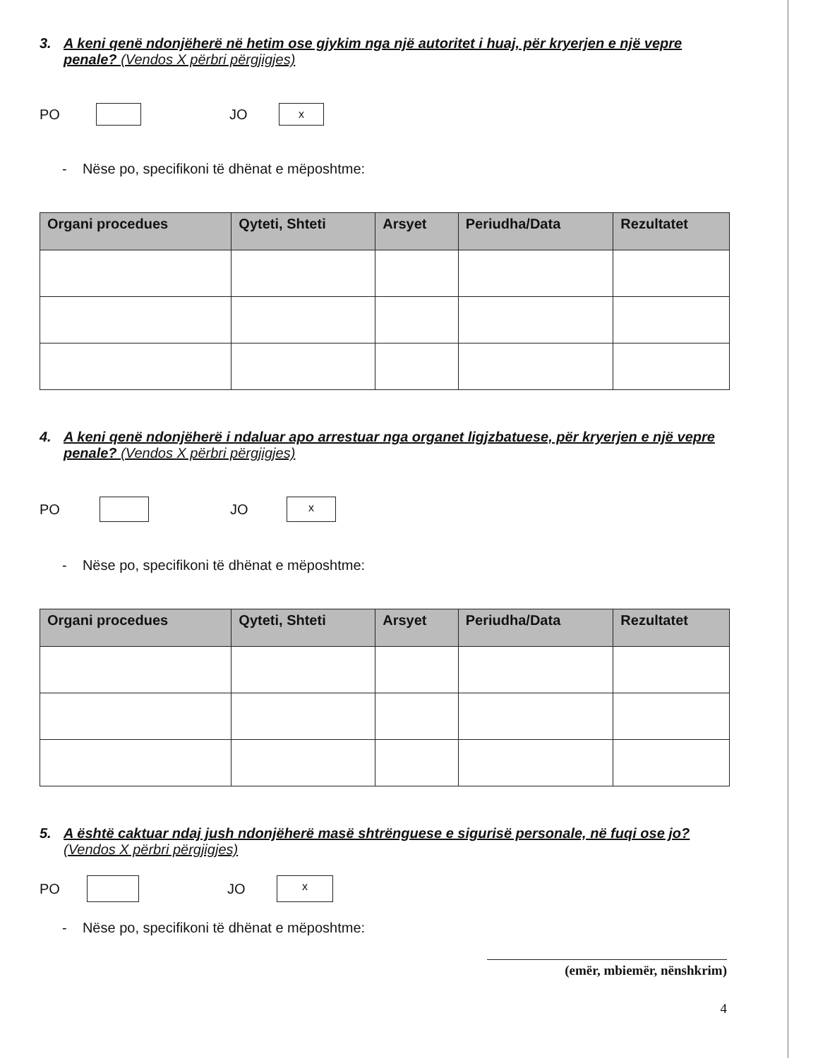3. A keni qenë ndonjëherë në hetim ose gjykim nga një autoritet i huaj, për kryerjen e një vepre penale? (Vendos X përbri përgjigjes)
PO JO
x
- Nëse po, specifikoni të dhënat e mëposhtme:
| Organi procedues | Qyteti, Shteti | Arsyet | Periudha/Data | Rezultatet |
| --- | --- | --- | --- | --- |
4. A keni qenë ndonjëherë i ndaluar apo arrestuar nga organet ligjzbatuese, për kryerjen e një vepre penale? (Vendos X përbri përgjigjes)
PO JO
x
- Nëse po, specifikoni të dhënat e mëposhtme:
| Organi procedues | Qyteti, Shteti | Arsyet | Periudha/Data | Rezultatet |
| --- | --- | --- | --- | --- |
5. A është caktuar ndaj jush ndonjëherë masë shtrënguese e sigurisë personale, në fuqi ose jo? (Vendos X përbri përgjigjes)
PO JO
x
- Nëse po, specifikoni të dhënat e mëposhtme:
(emër, mbiemër, nënshkrim)
4